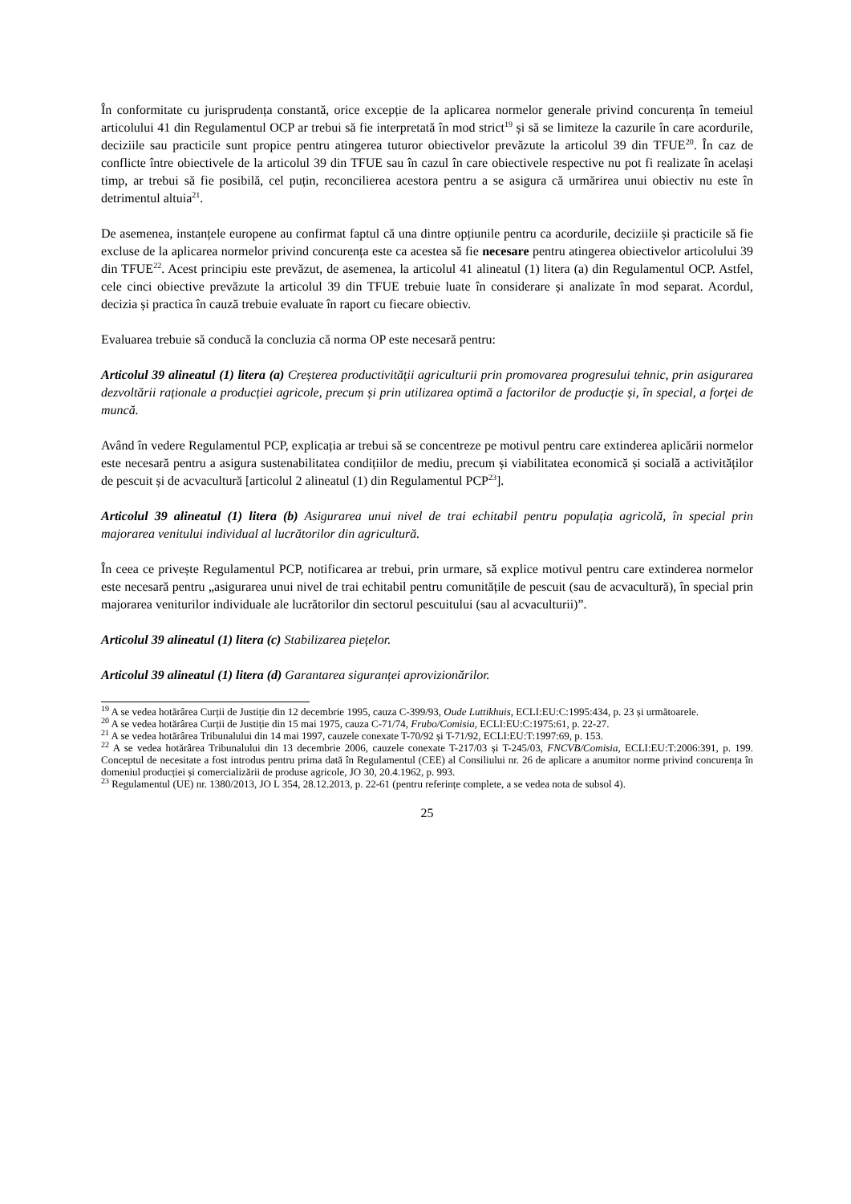În conformitate cu jurisprudența constantă, orice excepție de la aplicarea normelor generale privind concurența în temeiul articolului 41 din Regulamentul OCP ar trebui să fie interpretată în mod strict<sup>19</sup> și să se limiteze la cazurile în care acordurile, deciziile sau practicile sunt propice pentru atingerea tuturor obiectivelor prevăzute la articolul 39 din TFUE<sup>20</sup>. În caz de conflicte între obiectivele de la articolul 39 din TFUE sau în cazul în care obiectivele respective nu pot fi realizate în același timp, ar trebui să fie posibilă, cel puțin, reconcilierea acestora pentru a se asigura că urmărirea unui obiectiv nu este în detrimentul altuia<sup>21</sup>.
De asemenea, instanțele europene au confirmat faptul că una dintre opțiunile pentru ca acordurile, deciziile și practicile să fie excluse de la aplicarea normelor privind concurența este ca acestea să fie necesare pentru atingerea obiectivelor articolului 39 din TFUE<sup>22</sup>. Acest principiu este prevăzut, de asemenea, la articolul 41 alineatul (1) litera (a) din Regulamentul OCP. Astfel, cele cinci obiective prevăzute la articolul 39 din TFUE trebuie luate în considerare și analizate în mod separat. Acordul, decizia și practica în cauză trebuie evaluate în raport cu fiecare obiectiv.
Evaluarea trebuie să conducă la concluzia că norma OP este necesară pentru:
Articolul 39 alineatul (1) litera (a) Creșterea productivității agriculturii prin promovarea progresului tehnic, prin asigurarea dezvoltării raționale a producției agricole, precum și prin utilizarea optimă a factorilor de producție și, în special, a forței de muncă.
Având în vedere Regulamentul PCP, explicația ar trebui să se concentreze pe motivul pentru care extinderea aplicării normelor este necesară pentru a asigura sustenabilitatea condițiilor de mediu, precum și viabilitatea economică și socială a activităților de pescuit și de acvacultură [articolul 2 alineatul (1) din Regulamentul PCP<sup>23</sup>].
Articolul 39 alineatul (1) litera (b) Asigurarea unui nivel de trai echitabil pentru populația agricolă, în special prin majorarea venitului individual al lucrătorilor din agricultură.
În ceea ce privește Regulamentul PCP, notificarea ar trebui, prin urmare, să explice motivul pentru care extinderea normelor este necesară pentru „asigurarea unui nivel de trai echitabil pentru comunitățile de pescuit (sau de acvacultură), în special prin majorarea veniturilor individuale ale lucrătorilor din sectorul pescuitului (sau al acvaculturii)”.
Articolul 39 alineatul (1) litera (c) Stabilizarea piețelor.
Articolul 39 alineatul (1) litera (d) Garantarea siguranței aprovizionărilor.
<sup>19</sup> A se vedea hotărârea Curții de Justiție din 12 decembrie 1995, cauza C-399/93, Oude Luttikhuis, ECLI:EU:C:1995:434, p. 23 și următoarele.
<sup>20</sup> A se vedea hotărârea Curții de Justiție din 15 mai 1975, cauza C-71/74, Frubo/Comisia, ECLI:EU:C:1975:61, p. 22-27.
<sup>21</sup> A se vedea hotărârea Tribunalului din 14 mai 1997, cauzele conexate T-70/92 și T-71/92, ECLI:EU:T:1997:69, p. 153.
<sup>22</sup> A se vedea hotărârea Tribunalului din 13 decembrie 2006, cauzele conexate T-217/03 și T-245/03, FNCVB/Comisia, ECLI:EU:T:2006:391, p. 199. Conceptul de necesitate a fost introdus pentru prima dată în Regulamentul (CEE) al Consiliului nr. 26 de aplicare a anumitor norme privind concurența în domeniul producției și comercializării de produse agricole, JO 30, 20.4.1962, p. 993.
<sup>23</sup> Regulamentul (UE) nr. 1380/2013, JO L 354, 28.12.2013, p. 22-61 (pentru referințe complete, a se vedea nota de subsol 4).
25